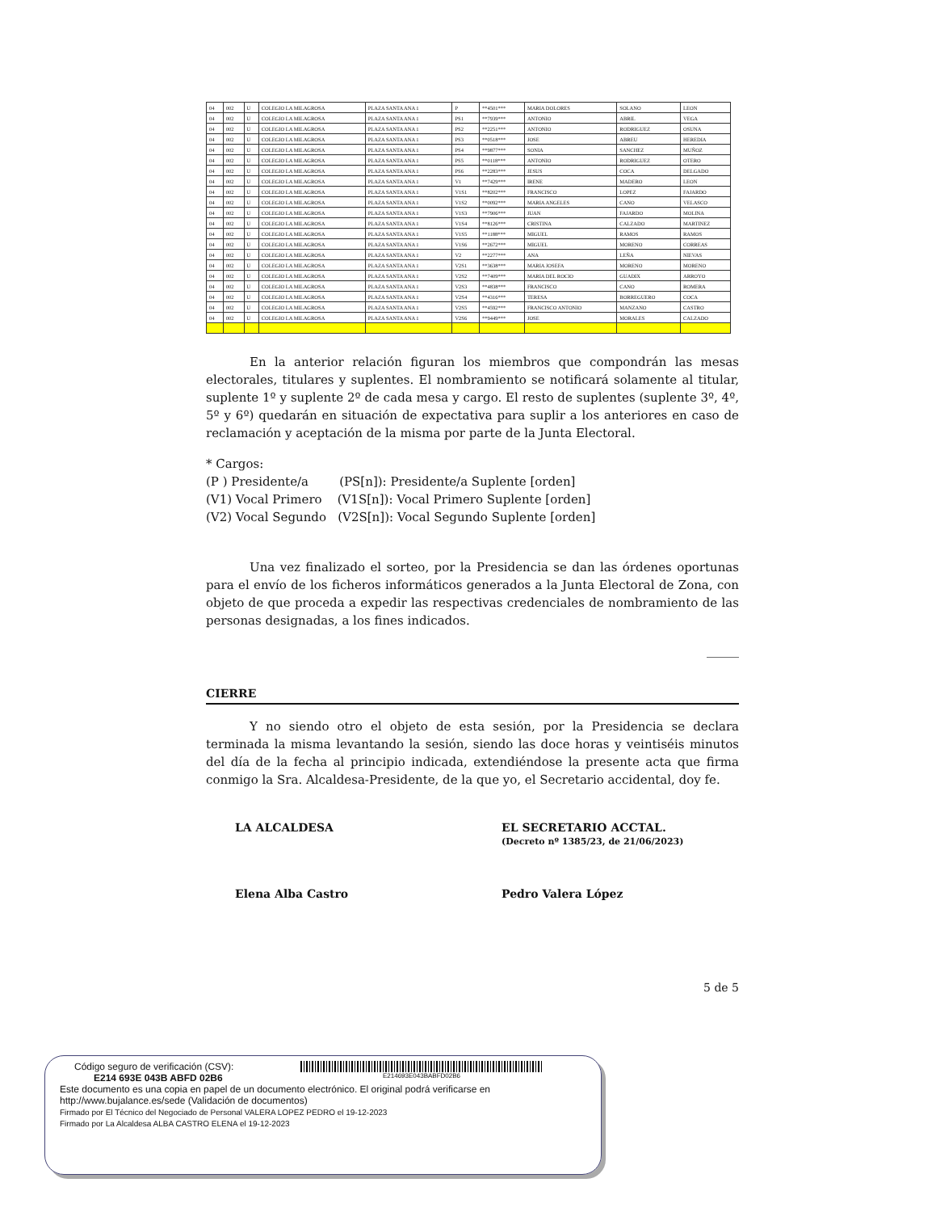| 04 | 002 | U | COLEGIO LA MILAGROSA | PLAZA SANTA ANA 1 | P | **4501*** | MARIA DOLORES | SOLANO | LEON |
| 04 | 002 | U | COLEGIO LA MILAGROSA | PLAZA SANTA ANA 1 | PS1 | **7939*** | ANTONIO | ABRIL | VEGA |
| 04 | 002 | U | COLEGIO LA MILAGROSA | PLAZA SANTA ANA 1 | PS2 | **2251*** | ANTONIO | RODRIGUEZ | OSUNA |
| 04 | 002 | U | COLEGIO LA MILAGROSA | PLAZA SANTA ANA 1 | PS3 | **0518*** | JOSE | ABREU | HEREDIA |
| 04 | 002 | U | COLEGIO LA MILAGROSA | PLAZA SANTA ANA 1 | PS4 | **9877*** | SONIA | SANCHEZ | MUÑOZ |
| 04 | 002 | U | COLEGIO LA MILAGROSA | PLAZA SANTA ANA 1 | PS5 | **0118*** | ANTONIO | RODRIGUEZ | OTERO |
| 04 | 002 | U | COLEGIO LA MILAGROSA | PLAZA SANTA ANA 1 | PS6 | **2283*** | JESUS | COCA | DELGADO |
| 04 | 002 | U | COLEGIO LA MILAGROSA | PLAZA SANTA ANA 1 | V1 | **7429*** | IRENE | MADERO | LEON |
| 04 | 002 | U | COLEGIO LA MILAGROSA | PLAZA SANTA ANA 1 | V1S1 | **8202*** | FRANCISCO | LOPEZ | FAJARDO |
| 04 | 002 | U | COLEGIO LA MILAGROSA | PLAZA SANTA ANA 1 | V1S2 | **0092*** | MARIA ANGELES | CANO | VELASCO |
| 04 | 002 | U | COLEGIO LA MILAGROSA | PLAZA SANTA ANA 1 | V1S3 | **7906*** | JUAN | FAJARDO | MOLINA |
| 04 | 002 | U | COLEGIO LA MILAGROSA | PLAZA SANTA ANA 1 | V1S4 | **8126*** | CRISTINA | CALZADO | MARTINEZ |
| 04 | 002 | U | COLEGIO LA MILAGROSA | PLAZA SANTA ANA 1 | V1S5 | **1188*** | MIGUEL | RAMOS | RAMOS |
| 04 | 002 | U | COLEGIO LA MILAGROSA | PLAZA SANTA ANA 1 | V1S6 | **2672*** | MIGUEL | MORENO | CORREAS |
| 04 | 002 | U | COLEGIO LA MILAGROSA | PLAZA SANTA ANA 1 | V2 | **2277*** | ANA | LEÑA | NIEVAS |
| 04 | 002 | U | COLEGIO LA MILAGROSA | PLAZA SANTA ANA 1 | V2S1 | **3638*** | MARIA JOSEFA | MORENO | MORENO |
| 04 | 002 | U | COLEGIO LA MILAGROSA | PLAZA SANTA ANA 1 | V2S2 | **7409*** | MARIA DEL ROCIO | GUADIX | ARROYO |
| 04 | 002 | U | COLEGIO LA MILAGROSA | PLAZA SANTA ANA 1 | V2S3 | **4838*** | FRANCISCO | CANO | ROMERA |
| 04 | 002 | U | COLEGIO LA MILAGROSA | PLAZA SANTA ANA 1 | V2S4 | **4316*** | TERESA | BORREGUERO | COCA |
| 04 | 002 | U | COLEGIO LA MILAGROSA | PLAZA SANTA ANA 1 | V2S5 | **4592*** | FRANCISCO ANTONIO | MANZANO | CASTRO |
| 04 | 002 | U | COLEGIO LA MILAGROSA | PLAZA SANTA ANA 1 | V2S6 | **9449*** | JOSE | MORALES | CALZADO |
En la anterior relación figuran los miembros que compondrán las mesas electorales, titulares y suplentes. El nombramiento se notificará solamente al titular, suplente 1º y suplente 2º de cada mesa y cargo. El resto de suplentes (suplente 3º, 4º, 5º y 6º) quedarán en situación de expectativa para suplir a los anteriores en caso de reclamación y aceptación de la misma por parte de la Junta Electoral.
* Cargos:
(P ) Presidente/a (PS[n]): Presidente/a Suplente [orden]
(V1) Vocal Primero (V1S[n]): Vocal Primero Suplente [orden]
(V2) Vocal Segundo (V2S[n]): Vocal Segundo Suplente [orden]
Una vez finalizado el sorteo, por la Presidencia se dan las órdenes oportunas para el envío de los ficheros informáticos generados a la Junta Electoral de Zona, con objeto de que proceda a expedir las respectivas credenciales de nombramiento de las personas designadas, a los fines indicados.
_____
CIERRE
Y no siendo otro el objeto de esta sesión, por la Presidencia se declara terminada la misma levantando la sesión, siendo las doce horas y veintiséis minutos del día de la fecha al principio indicada, extendiéndose la presente acta que firma conmigo la Sra. Alcaldesa-Presidente, de la que yo, el Secretario accidental, doy fe.
LA ALCALDESA EL SECRETARIO ACCTAL.
(Decreto nº 1385/23, de 21/06/2023)
Elena Alba Castro Pedro Valera López
5 de 5
Código seguro de verificación (CSV):
E214 693E 043B ABFD 02B6
E214693E043BABFD02B6
Este documento es una copia en papel de un documento electrónico. El original podrá verificarse en
http://www.bujalance.es/sede (Validación de documentos)
Firmado por El Técnico del Negociado de Personal VALERA LOPEZ PEDRO el 19-12-2023
Firmado por La Alcaldesa ALBA CASTRO ELENA el 19-12-2023